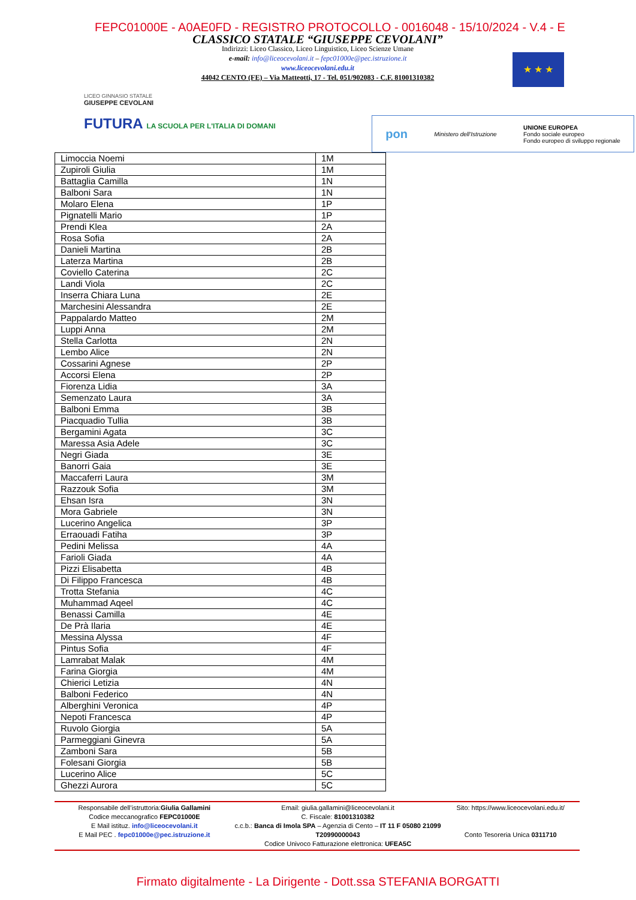FEPC01000E - A0AE0FD - REGISTRO PROTOCOLLO - 0016048 - 15/10/2024 - V.4 - E
LICEO GINNASIO STATALE
GIUSEPPE CEVOLANI
CLASSICO STATALE “GIUSEPPE CEVOLANI”
Indirizzi: Liceo Classico, Liceo Linguistico, Liceo Scienze Umane
e-mail: info@liceocevolani.it – fepc01000e@pec.istruzione.it
www.liceocevolani.edu.it
44042 CENTO (FE) – Via Matteotti, 17 - Tel. 051/902083 - C.F. 81001310382
★ ★ ★
FUTURA LA SCUOLA PER L'ITALIA DI DOMANI
pon Ministero dell'Istruzione UNIONE EUROPEA
Fondo sociale europeo
Fondo europeo di sviluppo regionale
| Limoccia Noemi | 1M |
| Zupiroli Giulia | 1M |
| Battaglia Camilla | 1N |
| Balboni Sara | 1N |
| Molaro Elena | 1P |
| Pignatelli Mario | 1P |
| Prendi Klea | 2A |
| Rosa Sofia | 2A |
| Danieli Martina | 2B |
| Laterza Martina | 2B |
| Coviello Caterina | 2C |
| Landi Viola | 2C |
| Inserra Chiara Luna | 2E |
| Marchesini Alessandra | 2E |
| Pappalardo Matteo | 2M |
| Luppi Anna | 2M |
| Stella Carlotta | 2N |
| Lembo Alice | 2N |
| Cossarini Agnese | 2P |
| Accorsi Elena | 2P |
| Fiorenza Lidia | 3A |
| Semenzato Laura | 3A |
| Balboni Emma | 3B |
| Piacquadio Tullia | 3B |
| Bergamini Agata | 3C |
| Maressa Asia Adele | 3C |
| Negri Giada | 3E |
| Banorri Gaia | 3E |
| Maccaferri Laura | 3M |
| Razzouk Sofia | 3M |
| Ehsan Isra | 3N |
| Mora Gabriele | 3N |
| Lucerino Angelica | 3P |
| Erraouadi Fatiha | 3P |
| Pedini Melissa | 4A |
| Farioli Giada | 4A |
| Pizzi Elisabetta | 4B |
| Di Filippo Francesca | 4B |
| Trotta Stefania | 4C |
| Muhammad Aqeel | 4C |
| Benassi Camilla | 4E |
| De Prà Ilaria | 4E |
| Messina Alyssa | 4F |
| Pintus Sofia | 4F |
| Lamrabat Malak | 4M |
| Farina Giorgia | 4M |
| Chierici Letizia | 4N |
| Balboni Federico | 4N |
| Alberghini Veronica | 4P |
| Nepoti Francesca | 4P |
| Ruvolo Giorgia | 5A |
| Parmeggiani Ginevra | 5A |
| Zamboni Sara | 5B |
| Folesani Giorgia | 5B |
| Lucerino Alice | 5C |
| Ghezzi Aurora | 5C |
Responsabile dell’istruttoria:Giulia Gallamini
Codice meccanografico FEPC01000E
E Mail istituz. info@liceocevolani.it
E Mail PEC . fepc01000e@pec.istruzione.it
Email: giulia.gallamini@liceocevolani.it
C. Fiscale: 81001310382
c.c.b.: Banca di Imola SPA – Agenzia di Cento – IT 11 F 05080 21099 T20990000043
Codice Univoco Fatturazione elettronica: UFEA5C
Sito: https://www.liceocevolani.edu.it/
Conto Tesoreria Unica 0311710
Firmato digitalmente - La Dirigente - Dott.ssa STEFANIA BORGATTI